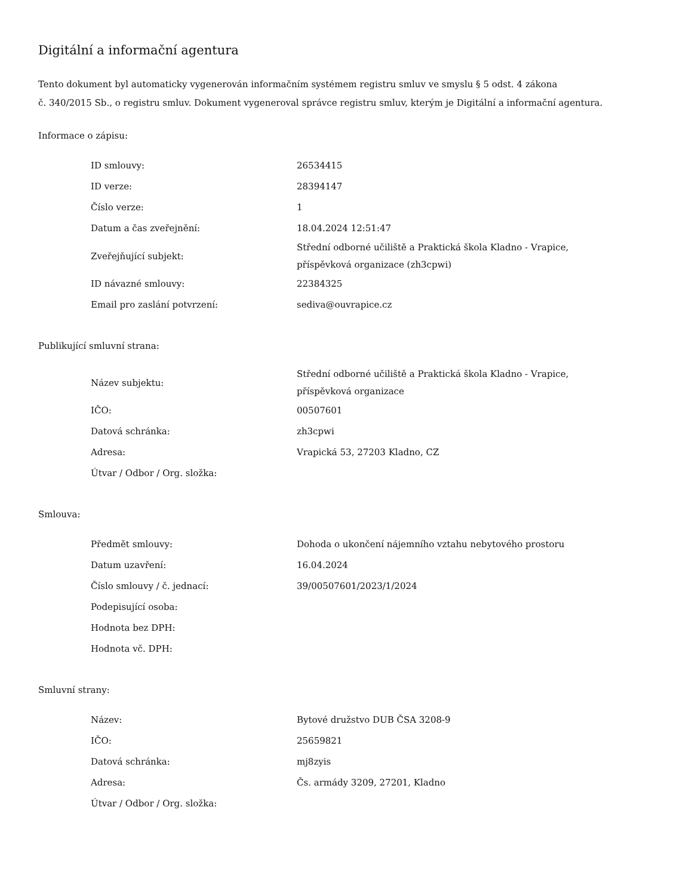Digitální a informační agentura
Tento dokument byl automaticky vygenerován informačním systémem registru smluv ve smyslu § 5 odst. 4 zákona
č. 340/2015 Sb., o registru smluv. Dokument vygeneroval správce registru smluv, kterým je Digitální a informační agentura.
Informace o zápisu:
| ID smlouvy: | 26534415 |
| ID verze: | 28394147 |
| Číslo verze: | 1 |
| Datum a čas zveřejnění: | 18.04.2024 12:51:47 |
| Zveřejňující subjekt: | Střední odborné učiliště a Praktická škola Kladno - Vrapice, příspěvková organizace (zh3cpwi) |
| ID návazné smlouvy: | 22384325 |
| Email pro zaslání potvrzení: | sediva@ouvrapice.cz |
Publikující smluvní strana:
| Název subjektu: | Střední odborné učiliště a Praktická škola Kladno - Vrapice, příspěvková organizace |
| IČO: | 00507601 |
| Datová schránka: | zh3cpwi |
| Adresa: | Vrapická 53, 27203 Kladno, CZ |
| Útvar / Odbor / Org. složka: | |
Smlouva:
| Předmět smlouvy: | Dohoda o ukončení nájemního vztahu nebytového prostoru |
| Datum uzavření: | 16.04.2024 |
| Číslo smlouvy / č. jednací: | 39/00507601/2023/1/2024 |
| Podepisující osoba: | |
| Hodnota bez DPH: | |
| Hodnota vč. DPH: | |
Smluvní strany:
| Název: | Bytové družstvo DUB ČSA 3208-9 |
| IČO: | 25659821 |
| Datová schránka: | mj8zyis |
| Adresa: | Čs. armády 3209, 27201, Kladno |
| Útvar / Odbor / Org. složka: | |